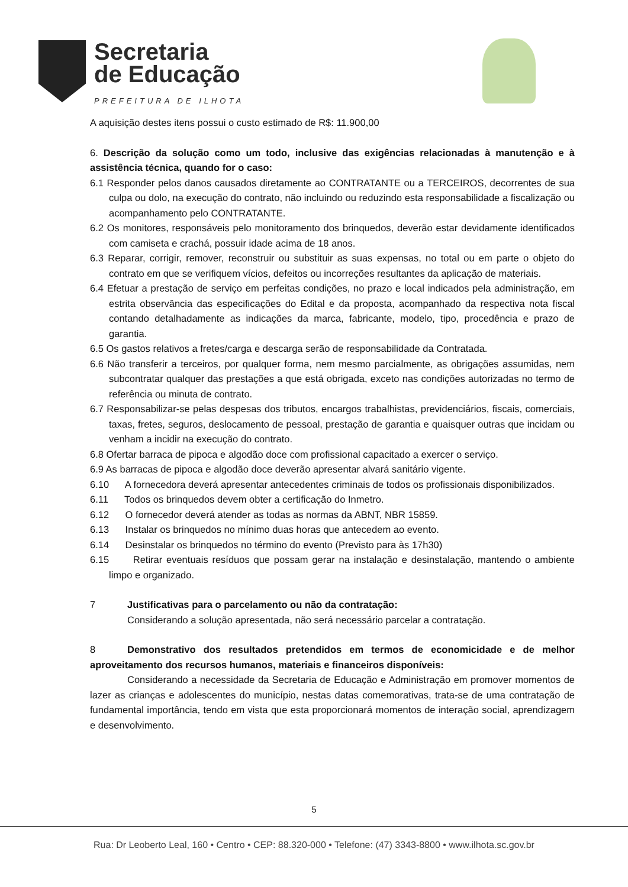Secretaria
de Educação
PREFEITURA DE ILHOTA
A aquisição destes itens possui o custo estimado de R$: 11.900,00
6. Descrição da solução como um todo, inclusive das exigências relacionadas à manutenção e à assistência técnica, quando for o caso:
6.1 Responder pelos danos causados diretamente ao CONTRATANTE ou a TERCEIROS, decorrentes de sua culpa ou dolo, na execução do contrato, não incluindo ou reduzindo esta responsabilidade a fiscalização ou acompanhamento pelo CONTRATANTE.
6.2 Os monitores, responsáveis pelo monitoramento dos brinquedos, deverão estar devidamente identificados com camiseta e crachá, possuir idade acima de 18 anos.
6.3 Reparar, corrigir, remover, reconstruir ou substituir as suas expensas, no total ou em parte o objeto do contrato em que se verifiquem vícios, defeitos ou incorreções resultantes da aplicação de materiais.
6.4 Efetuar a prestação de serviço em perfeitas condições, no prazo e local indicados pela administração, em estrita observância das especificações do Edital e da proposta, acompanhado da respectiva nota fiscal contando detalhadamente as indicações da marca, fabricante, modelo, tipo, procedência e prazo de garantia.
6.5 Os gastos relativos a fretes/carga e descarga serão de responsabilidade da Contratada.
6.6 Não transferir a terceiros, por qualquer forma, nem mesmo parcialmente, as obrigações assumidas, nem subcontratar qualquer das prestações a que está obrigada, exceto nas condições autorizadas no termo de referência ou minuta de contrato.
6.7 Responsabilizar-se pelas despesas dos tributos, encargos trabalhistas, previdenciários, fiscais, comerciais, taxas, fretes, seguros, deslocamento de pessoal, prestação de garantia e quaisquer outras que incidam ou venham a incidir na execução do contrato.
6.8 Ofertar barraca de pipoca e algodão doce com profissional capacitado a exercer o serviço.
6.9 As barracas de pipoca e algodão doce deverão apresentar alvará sanitário vigente.
6.10 A fornecedora deverá apresentar antecedentes criminais de todos os profissionais disponibilizados.
6.11 Todos os brinquedos devem obter a certificação do Inmetro.
6.12 O fornecedor deverá atender as todas as normas da ABNT, NBR 15859.
6.13 Instalar os brinquedos no mínimo duas horas que antecedem ao evento.
6.14 Desinstalar os brinquedos no término do evento (Previsto para às 17h30)
6.15 Retirar eventuais resíduos que possam gerar na instalação e desinstalação, mantendo o ambiente limpo e organizado.
7 Justificativas para o parcelamento ou não da contratação:
Considerando a solução apresentada, não será necessário parcelar a contratação.
8 Demonstrativo dos resultados pretendidos em termos de economicidade e de melhor aproveitamento dos recursos humanos, materiais e financeiros disponíveis:
Considerando a necessidade da Secretaria de Educação e Administração em promover momentos de lazer as crianças e adolescentes do município, nestas datas comemorativas, trata-se de uma contratação de fundamental importância, tendo em vista que esta proporcionará momentos de interação social, aprendizagem e desenvolvimento.
5
Rua: Dr Leoberto Leal, 160 • Centro • CEP: 88.320-000 • Telefone: (47) 3343-8800 • www.ilhota.sc.gov.br